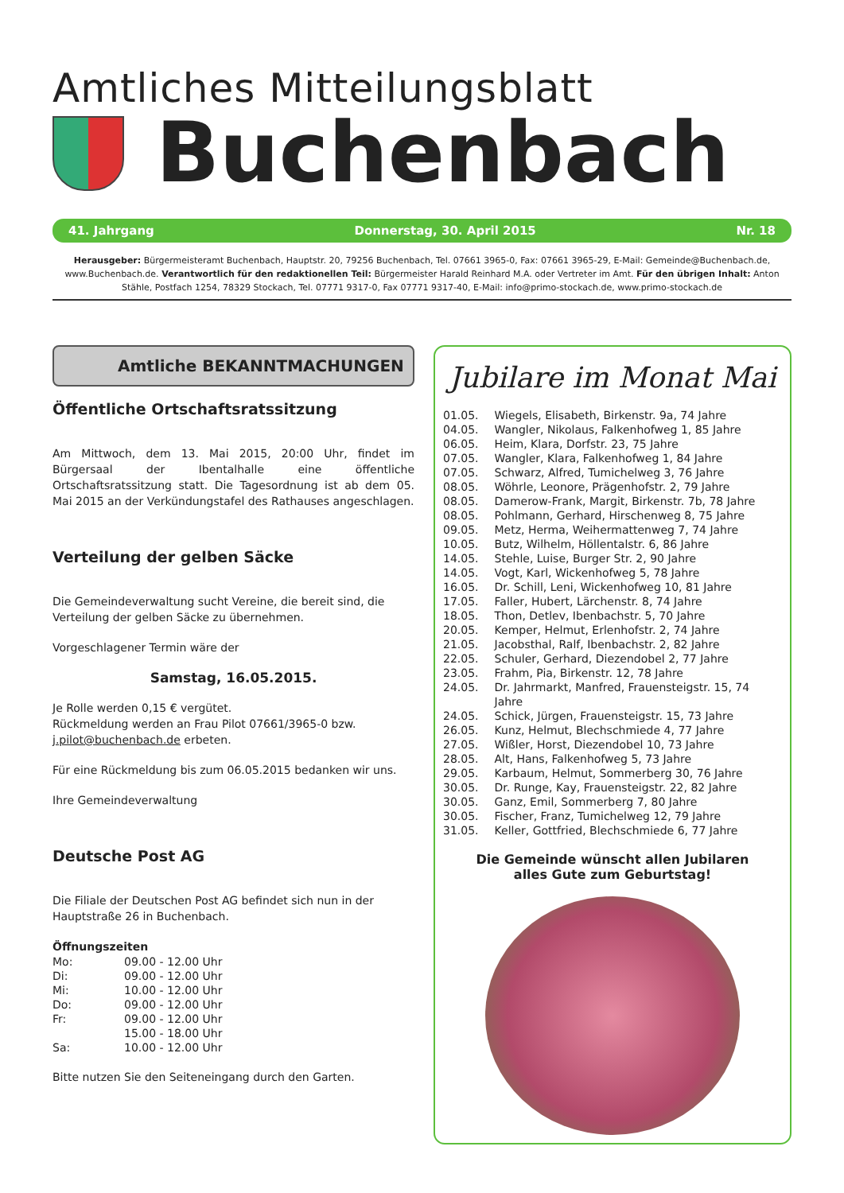Amtliches Mitteilungsblatt
Buchenbach
41. Jahrgang Donnerstag, 30. April 2015 Nr. 18
Herausgeber: Bürgermeisteramt Buchenbach, Hauptstr. 20, 79256 Buchenbach, Tel. 07661 3965-0, Fax: 07661 3965-29, E-Mail: Gemeinde@Buchenbach.de, www.Buchenbach.de. Verantwortlich für den redaktionellen Teil: Bürgermeister Harald Reinhard M.A. oder Vertreter im Amt. Für den übrigen Inhalt: Anton Stähle, Postfach 1254, 78329 Stockach, Tel. 07771 9317-0, Fax 07771 9317-40, E-Mail: info@primo-stockach.de, www.primo-stockach.de
Amtliche BEKANNTMACHUNGEN
Öffentliche Ortschaftsratssitzung
Am Mittwoch, dem 13. Mai 2015, 20:00 Uhr, findet im Bürgersaal der Ibentalhalle eine öffentliche Ortschaftsratssitzung statt. Die Tagesordnung ist ab dem 05. Mai 2015 an der Verkündungstafel des Rathauses angeschlagen.
Verteilung der gelben Säcke
Die Gemeindeverwaltung sucht Vereine, die bereit sind, die Verteilung der gelben Säcke zu übernehmen.
Vorgeschlagener Termin wäre der
Samstag, 16.05.2015.
Je Rolle werden 0,15 € vergütet.
Rückmeldung werden an Frau Pilot 07661/3965-0 bzw. j.pilot@buchenbach.de erbeten.
Für eine Rückmeldung bis zum 06.05.2015 bedanken wir uns.
Ihre Gemeindeverwaltung
Deutsche Post AG
Die Filiale der Deutschen Post AG befindet sich nun in der Hauptstraße 26 in Buchenbach.
Öffnungszeiten
| Mo: | 09.00 - 12.00 Uhr |
| Di: | 09.00 - 12.00 Uhr |
| Mi: | 10.00 - 12.00 Uhr |
| Do: | 09.00 - 12.00 Uhr |
| Fr: | 09.00 - 12.00 Uhr |
| | 15.00 - 18.00 Uhr |
| Sa: | 10.00 - 12.00 Uhr |
Bitte nutzen Sie den Seiteneingang durch den Garten.
Jubilare im Monat Mai
| 01.05. | Wiegels, Elisabeth, Birkenstr. 9a, 74 Jahre |
| 04.05. | Wangler, Nikolaus, Falkenhofweg 1, 85 Jahre |
| 06.05. | Heim, Klara, Dorfstr. 23, 75 Jahre |
| 07.05. | Wangler, Klara, Falkenhofweg 1, 84 Jahre |
| 07.05. | Schwarz, Alfred, Tumichelweg 3, 76 Jahre |
| 08.05. | Wöhrle, Leonore, Prägenhofstr. 2, 79 Jahre |
| 08.05. | Damerow-Frank, Margit, Birkenstr. 7b, 78 Jahre |
| 08.05. | Pohlmann, Gerhard, Hirschenweg 8, 75 Jahre |
| 09.05. | Metz, Herma, Weihermattenweg 7, 74 Jahre |
| 10.05. | Butz, Wilhelm, Höllentalstr. 6, 86 Jahre |
| 14.05. | Stehle, Luise, Burger Str. 2, 90 Jahre |
| 14.05. | Vogt, Karl, Wickenhofweg 5, 78 Jahre |
| 16.05. | Dr. Schill, Leni, Wickenhofweg 10, 81 Jahre |
| 17.05. | Faller, Hubert, Lärchenstr. 8, 74 Jahre |
| 18.05. | Thon, Detlev, Ibenbachstr. 5, 70 Jahre |
| 20.05. | Kemper, Helmut, Erlenhofstr. 2, 74 Jahre |
| 21.05. | Jacobsthal, Ralf, Ibenbachstr. 2, 82 Jahre |
| 22.05. | Schuler, Gerhard, Diezendobel 2, 77 Jahre |
| 23.05. | Frahm, Pia, Birkenstr. 12, 78 Jahre |
| 24.05. | Dr. Jahrmarkt, Manfred, Frauensteigstr. 15, 74 Jahre |
| 24.05. | Schick, Jürgen, Frauensteigstr. 15, 73 Jahre |
| 26.05. | Kunz, Helmut, Blechschmiede 4, 77 Jahre |
| 27.05. | Wißler, Horst, Diezendobel 10, 73 Jahre |
| 28.05. | Alt, Hans, Falkenhofweg 5, 73 Jahre |
| 29.05. | Karbaum, Helmut, Sommerberg 30, 76 Jahre |
| 30.05. | Dr. Runge, Kay, Frauensteigstr. 22, 82 Jahre |
| 30.05. | Ganz, Emil, Sommerberg 7, 80 Jahre |
| 30.05. | Fischer, Franz, Tumichelweg 12, 79 Jahre |
| 31.05. | Keller, Gottfried, Blechschmiede 6, 77 Jahre |
Die Gemeinde wünscht allen Jubilaren
alles Gute zum Geburtstag!